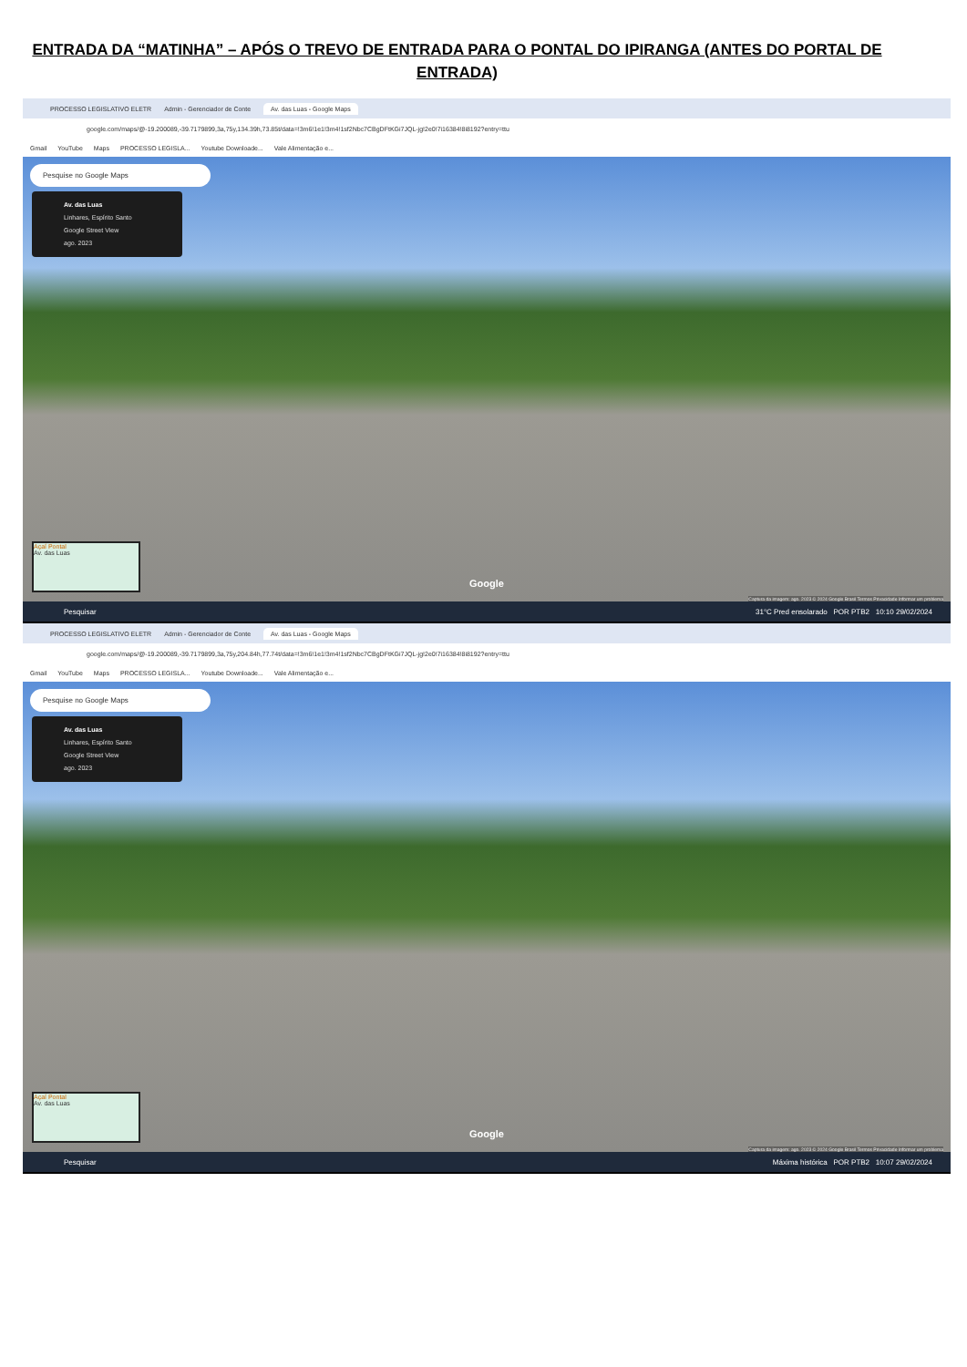ENTRADA DA “MATINHA” – APÓS O TREVO DE ENTRADA PARA O PONTAL DO IPIRANGA (ANTES DO PORTAL DE ENTRADA)
PROCESSO LEGISLATIVO ELETR Admin - Gerenciador de Conte Av. das Luas - Google Maps
google.com/maps/@-19.200089,-39.7179899,3a,75y,134.39h,73.85t/data=!3m6!1e1!3m4!1sf2Nbc7CBgDFtKGi7JQL-jg!2e0!7i16384!8i8192?entry=ttu
Gmail YouTube Maps PROCESSO LEGISLA... Youtube Downloade... Vale Alimentação e...
Pesquise no Google Maps
Av. das Luas
Linhares, Espírito Santo
Google Street View
ago. 2023
Açaí Pontal
Av. das Luas
Google
Captura da imagem: ago. 2023 © 2024 Google Brasil Termos Privacidade Informar um problema
Pesquisar 31°C Pred ensolarado POR PTB2 10:10 29/02/2024
PROCESSO LEGISLATIVO ELETR Admin - Gerenciador de Conte Av. das Luas - Google Maps
google.com/maps/@-19.200089,-39.7179899,3a,75y,204.84h,77.74t/data=!3m6!1e1!3m4!1sf2Nbc7CBgDFtKGi7JQL-jg!2e0!7i16384!8i8192?entry=ttu
Gmail YouTube Maps PROCESSO LEGISLA... Youtube Downloade... Vale Alimentação e...
Pesquise no Google Maps
Av. das Luas
Linhares, Espírito Santo
Google Street View
ago. 2023
Açaí Pontal
Av. das Luas
Google
Captura da imagem: ago. 2023 © 2024 Google Brasil Termos Privacidade Informar um problema
Pesquisar Máxima histórica POR PTB2 10:07 29/02/2024